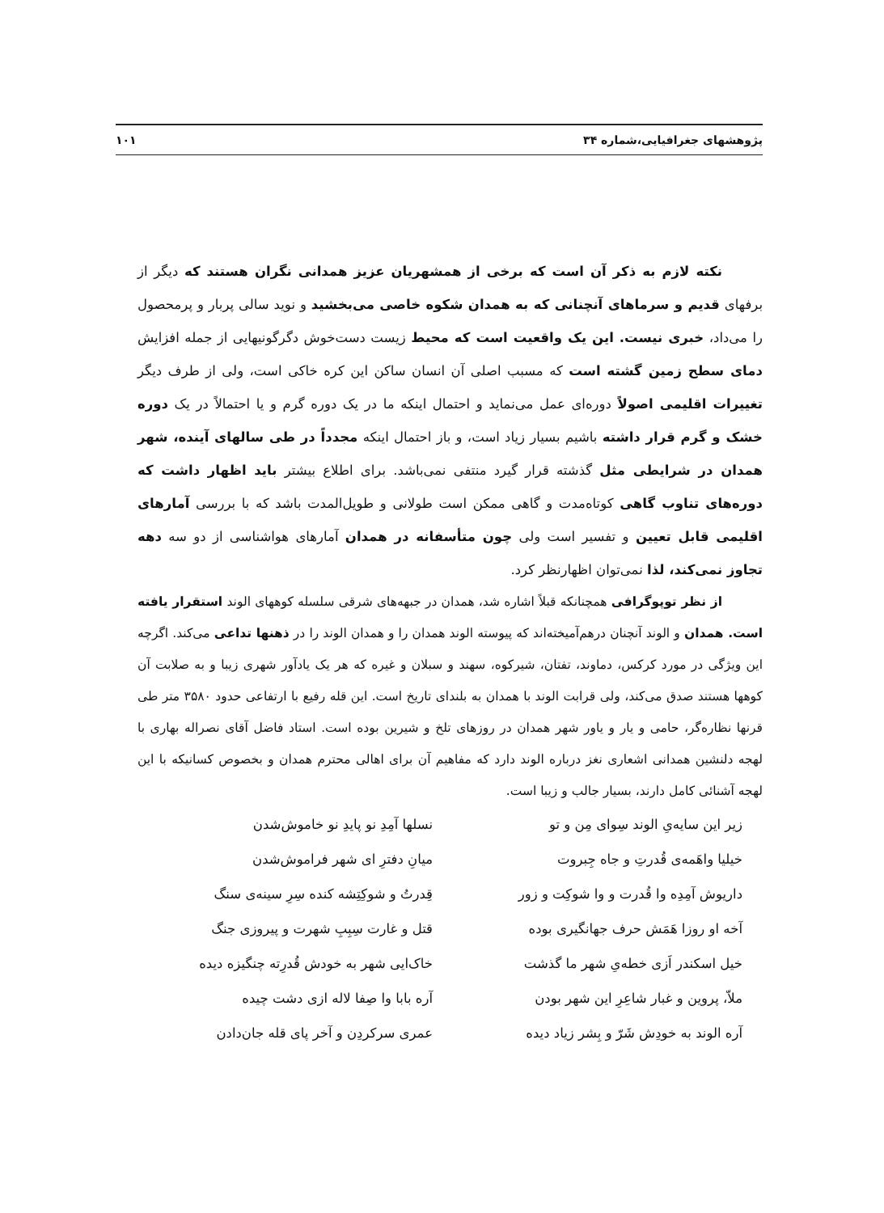پژوهشهای جغرافیایی،شماره ۳۴ ۱۰۱
نکته لازم به ذکر آن است که برخی از همشهریان عزیز همدانی نگران هستند که دیگر از برفهای قدیم و سرماهای آنچنانی که به همدان شکوه خاصی می‌بخشید و نوید سالی پربار و پرمحصول را می‌داد، خبری نیست. این یک واقعیت است که محیط زیست دست‌خوش دگرگونیهایی از جمله افزایش دمای سطح زمین گشته است که مسبب اصلی آن انسان ساکن این کره خاکی است، ولی از طرف دیگر تغییرات اقلیمی اصولاً دوره‌ای عمل می‌نماید و احتمال اینکه ما در یک دوره گرم و یا احتمالاً در یک دوره خشک و گرم قرار داشته باشیم بسیار زیاد است، و باز احتمال اینکه مجدداً در طی سالهای آینده، شهر همدان در شرایطی مثل گذشته قرار گیرد منتفی نمی‌باشد. برای اطلاع بیشتر باید اظهار داشت که دوره‌های تناوب گاهی کوتاه‌مدت و گاهی ممکن است طولانی و طویل‌المدت باشد که با بررسی آمارهای اقلیمی قابل تعیین و تفسیر است ولی چون متأسفانه در همدان آمارهای هواشناسی از دو سه دهه تجاوز نمی‌کند، لذا نمی‌توان اظهارنظر کرد.
از نظر توپوگرافی همچنانکه قبلاً اشاره شد، همدان در جبهه‌های شرقی سلسله کوههای الوند استقرار یافته است. همدان و الوند آنچنان درهم‌آمیخته‌اند که پیوسته الوند همدان را و همدان الوند را در ذهنها تداعی می‌کند. اگرچه این ویژگی در مورد کرکس، دماوند، تفتان، شیرکوه، سهند و سبلان و غیره که هر یک یادآور شهری زیبا و به صلابت آن کوهها هستند صدق می‌کند، ولی قرابت الوند با همدان به بلندای تاریخ است. این قله رفیع با ارتفاعی حدود ۳۵۸۰ متر طی قرنها نظاره‌گر، حامی و یار و یاور شهر همدان در روزهای تلخ و شیرین بوده است. استاد فاضل آقای نصراله بهاری با لهجه دلنشین همدانی اشعاری نغز درباره الوند دارد که مفاهیم آن برای اهالی محترم همدان و بخصوص کسانیکه با این لهجه آشنائی کامل دارند، بسیار جالب و زیبا است.
زیر این سایه‌یِ الوند سِوای مِن و تو
خیلیا واهَمه‌ی قُدرتِ و جاه جِبروت
داریوش آمِدِه وا قُدرت و وا شوکِت و زور
آخه او روزا هَمَش حرف جهانگیری بوده
خیل اسکندر اَزی خطه‌یِ شهر ما گذشت
ملاّ، پروین و غبار شاعِرِ این شهر بودن
آره الوند به خودِش شَرّ و بِشر زیاد دیده
نسلها آمِدِ نو پایدِ نو خاموش‌شدن
میانِ دفترِ ای شهر فراموش‌شدن
قِدرتُ و شوکِتِشه کنده سِرِ سینه‌ی سنگ
قتل و غارت سِبِبِ شهرت و پیروزی جنگ
خاک‌ایی شهر به خودش قُدرِته چنگیزه دیده
آره بابا وا صِفا لاله ازی دشت چیده
عمری سرکردِن و آخر پای قله جان‌دادن